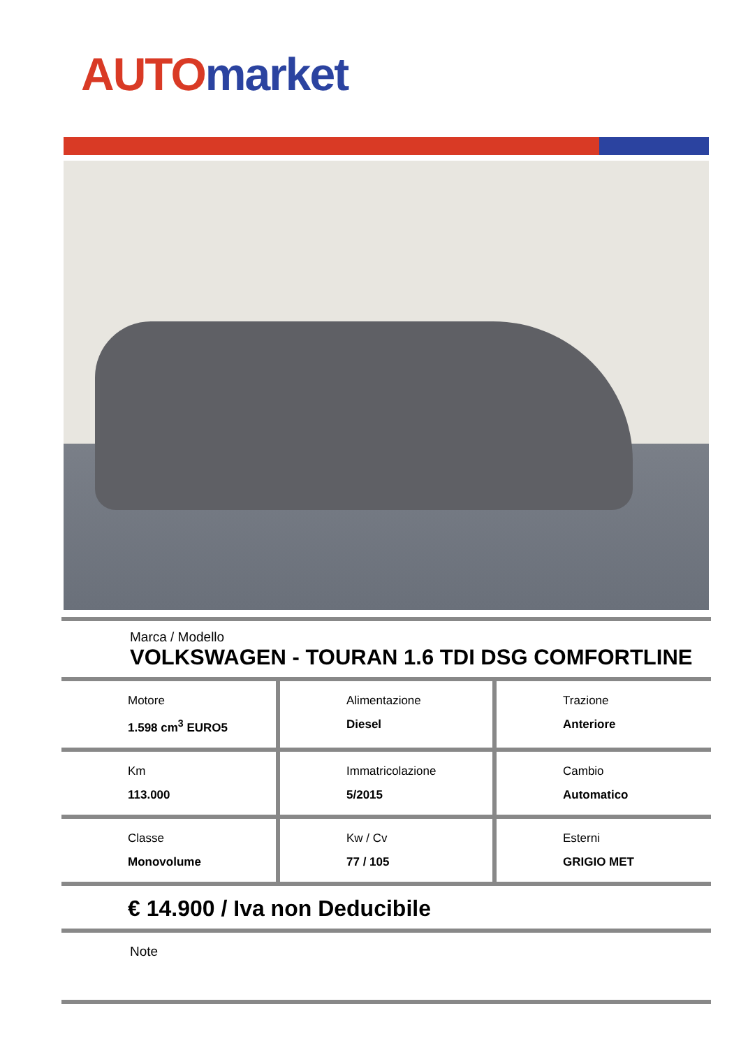AUTO market
Marca / Modello
VOLKSWAGEN - TOURAN 1.6 TDI DSG COMFORTLINE
| Motore 1.598 cm<sup>3</sup> EURO5 | Alimentazione Diesel | Trazione Anteriore |
| Km 113.000 | Immatricolazione 5/2015 | Cambio Automatico |
| Classe Monovolume | Kw / Cv 77 / 105 | Esterni GRIGIO MET |
€ 14.900 / Iva non Deducibile
Note